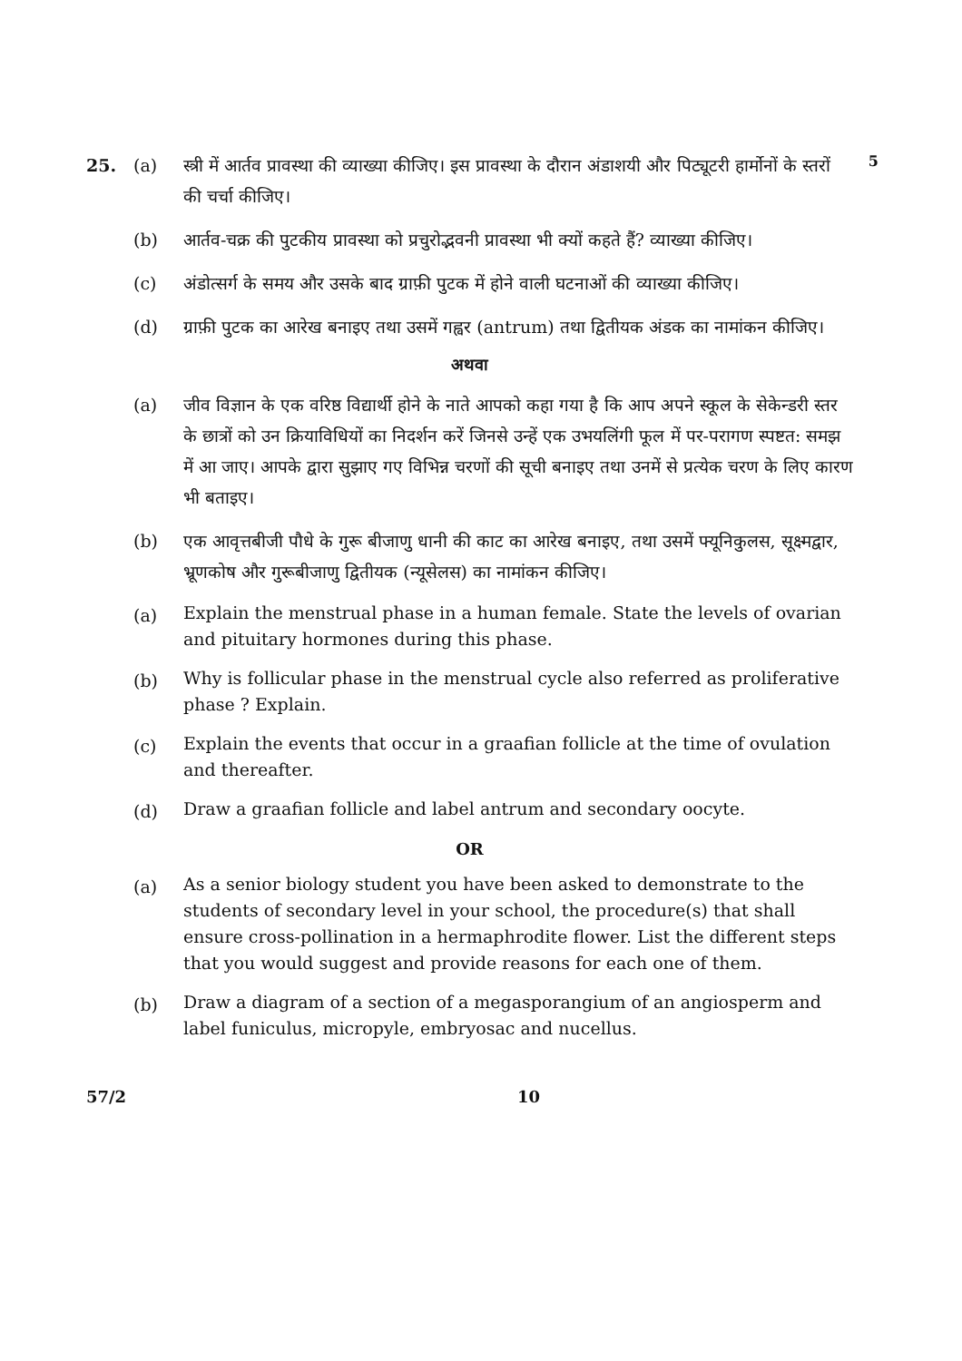5
25. (a) स्त्री में आर्तव प्रावस्था की व्याख्या कीजिए। इस प्रावस्था के दौरान अंडाशयी और पिट्यूटरी हार्मोनों के स्तरों की चर्चा कीजिए।
(b) आर्तव-चक्र की पुटकीय प्रावस्था को प्रचुरोद्भवनी प्रावस्था भी क्यों कहते हैं? व्याख्या कीजिए।
(c) अंडोत्सर्ग के समय और उसके बाद ग्राफ़ी पुटक में होने वाली घटनाओं की व्याख्या कीजिए।
(d) ग्राफ़ी पुटक का आरेख बनाइए तथा उसमें गह्वर (antrum) तथा द्वितीयक अंडक का नामांकन कीजिए।
अथवा
(a) जीव विज्ञान के एक वरिष्ठ विद्यार्थी होने के नाते आपको कहा गया है कि आप अपने स्कूल के सेकेन्डरी स्तर के छात्रों को उन क्रियाविधियों का निदर्शन करें जिनसे उन्हें एक उभयलिंगी फूल में पर-परागण स्पष्टत: समझ में आ जाए। आपके द्वारा सुझाए गए विभिन्न चरणों की सूची बनाइए तथा उनमें से प्रत्येक चरण के लिए कारण भी बताइए।
(b) एक आवृत्तबीजी पौधे के गुरू बीजाणु धानी की काट का आरेख बनाइए, तथा उसमें फ्यूनिकुलस, सूक्ष्मद्वार, भ्रूणकोष और गुरूबीजाणु द्वितीयक (न्यूसेलस) का नामांकन कीजिए।
(a) Explain the menstrual phase in a human female. State the levels of ovarian and pituitary hormones during this phase.
(b) Why is follicular phase in the menstrual cycle also referred as proliferative phase ? Explain.
(c) Explain the events that occur in a graafian follicle at the time of ovulation and thereafter.
(d) Draw a graafian follicle and label antrum and secondary oocyte.
OR
(a) As a senior biology student you have been asked to demonstrate to the students of secondary level in your school, the procedure(s) that shall ensure cross-pollination in a hermaphrodite flower. List the different steps that you would suggest and provide reasons for each one of them.
(b) Draw a diagram of a section of a megasporangium of an angiosperm and label funiculus, micropyle, embryosac and nucellus.
57/2 10